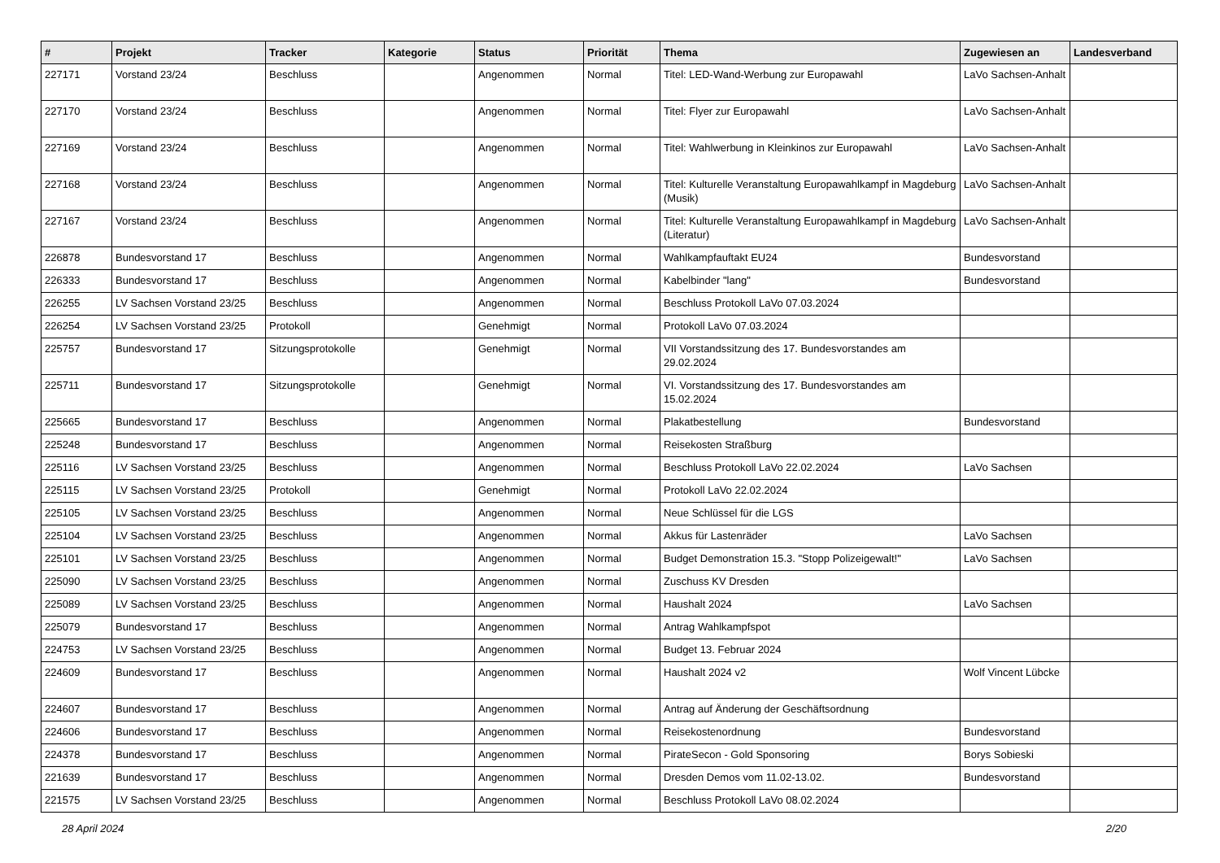| # | Projekt | Tracker | Kategorie | Status | Priorität | Thema | Zugewiesen an | Landesverband |
| --- | --- | --- | --- | --- | --- | --- | --- | --- |
| 227171 | Vorstand 23/24 | Beschluss | | Angenommen | Normal | Titel: LED-Wand-Werbung zur Europawahl | LaVo Sachsen-Anhalt | |
| 227170 | Vorstand 23/24 | Beschluss | | Angenommen | Normal | Titel: Flyer zur Europawahl | LaVo Sachsen-Anhalt | |
| 227169 | Vorstand 23/24 | Beschluss | | Angenommen | Normal | Titel: Wahlwerbung in Kleinkinos zur Europawahl | LaVo Sachsen-Anhalt | |
| 227168 | Vorstand 23/24 | Beschluss | | Angenommen | Normal | Titel: Kulturelle Veranstaltung Europawahlkampf in Magdeburg (Musik) | LaVo Sachsen-Anhalt | |
| 227167 | Vorstand 23/24 | Beschluss | | Angenommen | Normal | Titel: Kulturelle Veranstaltung Europawahlkampf in Magdeburg (Literatur) | LaVo Sachsen-Anhalt | |
| 226878 | Bundesvorstand 17 | Beschluss | | Angenommen | Normal | Wahlkampfauftakt EU24 | Bundesvorstand | |
| 226333 | Bundesvorstand 17 | Beschluss | | Angenommen | Normal | Kabelbinder "lang" | Bundesvorstand | |
| 226255 | LV Sachsen Vorstand 23/25 | Beschluss | | Angenommen | Normal | Beschluss Protokoll LaVo 07.03.2024 | | |
| 226254 | LV Sachsen Vorstand 23/25 | Protokoll | | Genehmigt | Normal | Protokoll LaVo 07.03.2024 | | |
| 225757 | Bundesvorstand 17 | Sitzungsprotokolle | | Genehmigt | Normal | VII Vorstandssitzung des 17. Bundesvorstandes am 29.02.2024 | | |
| 225711 | Bundesvorstand 17 | Sitzungsprotokolle | | Genehmigt | Normal | VI. Vorstandssitzung des 17. Bundesvorstandes am 15.02.2024 | | |
| 225665 | Bundesvorstand 17 | Beschluss | | Angenommen | Normal | Plakatbestellung | Bundesvorstand | |
| 225248 | Bundesvorstand 17 | Beschluss | | Angenommen | Normal | Reisekosten Straßburg | | |
| 225116 | LV Sachsen Vorstand 23/25 | Beschluss | | Angenommen | Normal | Beschluss Protokoll LaVo 22.02.2024 | LaVo Sachsen | |
| 225115 | LV Sachsen Vorstand 23/25 | Protokoll | | Genehmigt | Normal | Protokoll LaVo 22.02.2024 | | |
| 225105 | LV Sachsen Vorstand 23/25 | Beschluss | | Angenommen | Normal | Neue Schlüssel für die LGS | | |
| 225104 | LV Sachsen Vorstand 23/25 | Beschluss | | Angenommen | Normal | Akkus für Lastenräder | LaVo Sachsen | |
| 225101 | LV Sachsen Vorstand 23/25 | Beschluss | | Angenommen | Normal | Budget Demonstration 15.3. "Stopp Polizeigewalt!" | LaVo Sachsen | |
| 225090 | LV Sachsen Vorstand 23/25 | Beschluss | | Angenommen | Normal | Zuschuss KV Dresden | | |
| 225089 | LV Sachsen Vorstand 23/25 | Beschluss | | Angenommen | Normal | Haushalt 2024 | LaVo Sachsen | |
| 225079 | Bundesvorstand 17 | Beschluss | | Angenommen | Normal | Antrag Wahlkampfspot | | |
| 224753 | LV Sachsen Vorstand 23/25 | Beschluss | | Angenommen | Normal | Budget 13. Februar 2024 | | |
| 224609 | Bundesvorstand 17 | Beschluss | | Angenommen | Normal | Haushalt 2024 v2 | Wolf Vincent Lübcke | |
| 224607 | Bundesvorstand 17 | Beschluss | | Angenommen | Normal | Antrag auf Änderung der Geschäftsordnung | | |
| 224606 | Bundesvorstand 17 | Beschluss | | Angenommen | Normal | Reisekostenordnung | Bundesvorstand | |
| 224378 | Bundesvorstand 17 | Beschluss | | Angenommen | Normal | PirateSecon - Gold Sponsoring | Borys Sobieski | |
| 221639 | Bundesvorstand 17 | Beschluss | | Angenommen | Normal | Dresden Demos vom 11.02-13.02. | Bundesvorstand | |
| 221575 | LV Sachsen Vorstand 23/25 | Beschluss | | Angenommen | Normal | Beschluss Protokoll LaVo 08.02.2024 | | |
28 April 2024 2/20